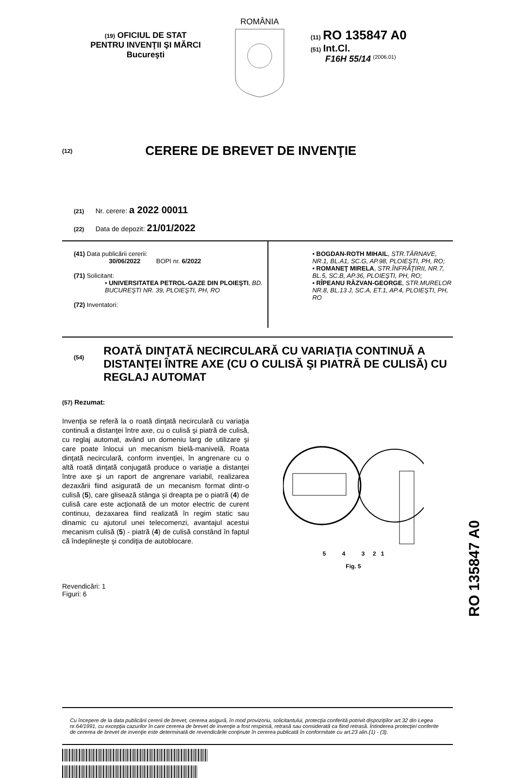(19) OFICIUL DE STAT
PENTRU INVENŢII ŞI MĂRCI
Bucureşti
ROMÂNIA
(11) RO 135847 A0
(51) Int.Cl.
F16H 55/14 <sup>(2006.01)</sup>
(12) CERERE DE BREVET DE INVENŢIE
(21) Nr. cerere: a 2022 00011
(22) Data de depozit: 21/01/2022
(41) Data publicării cererii:
30/06/2022 BOPI nr. 6/2022
(71) Solicitant:
• UNIVERSITATEA PETROL-GAZE DIN PLOIEŞTI, BD. BUCUREŞTI NR. 39, PLOIEŞTI, PH, RO
(72) Inventatori:
• BOGDAN-ROTH MIHAIL, STR.TÂRNAVE, NR.1, BL.A1, SC.G, AP.98, PLOIEŞTI, PH, RO;
• ROMANEŢ MIRELA, STR.ÎNFRĂŢIRII, NR.7, BL.5, SC.B, AP.36, PLOIEŞTI, PH, RO;
• RÎPEANU RĂZVAN-GEORGE, STR.MURELOR NR.8, BL.13 J, SC.A, ET.1, AP.4, PLOIEŞTI, PH, RO
(54) ROATĂ DINŢATĂ NECIRCULARĂ CU VARIAŢIA CONTINUĂ A DISTANŢEI ÎNTRE AXE (CU O CULISĂ ŞI PIATRĂ DE CULISĂ) CU REGLAJ AUTOMAT
(57) Rezumat:
Invenţia se referă la o roată dinţată necirculară cu variaţia continuă a distanţei între axe, cu o culisă şi piatră de culisă, cu reglaj automat, având un domeniu larg de utilizare şi care poate înlocui un mecanism bielă-manivelă. Roata dinţată necirculară, conform invenţiei, în angrenare cu o altă roată dinţată conjugată produce o variaţie a distanţei între axe şi un raport de angrenare variabil, realizarea dezaxării fiind asigurată de un mecanism format dintr-o culisă (5), care glisează stânga şi dreapta pe o piatră (4) de culisă care este acţionată de un motor electric de curent continuu, dezaxarea fiind realizată în regim static sau dinamic cu ajutorul unei telecomenzi, avantajul acestui mecanism culisă (5) - piatră (4) de culisă constând în faptul că îndeplineşte şi condiţia de autoblocare.
5 4 3 2 1
Fig. 5
Revendicări: 1
Figuri: 6
Cu începere de la data publicării cererii de brevet, cererea asigură, în mod provizoriu, solicitantului, protecţia conferită potrivit dispoziţiilor art.32 din Legea nr.64/1991, cu excepţia cazurilor în care cererea de brevet de invenţie a fost respinsă, retrasă sau considerată ca fiind retrasă. Întinderea protecţiei conferite de cererea de brevet de invenţie este determinată de revendicările conţinute în cererea publicată în conformitate cu art.23 alin.(1) - (3).
RO 135847 A0